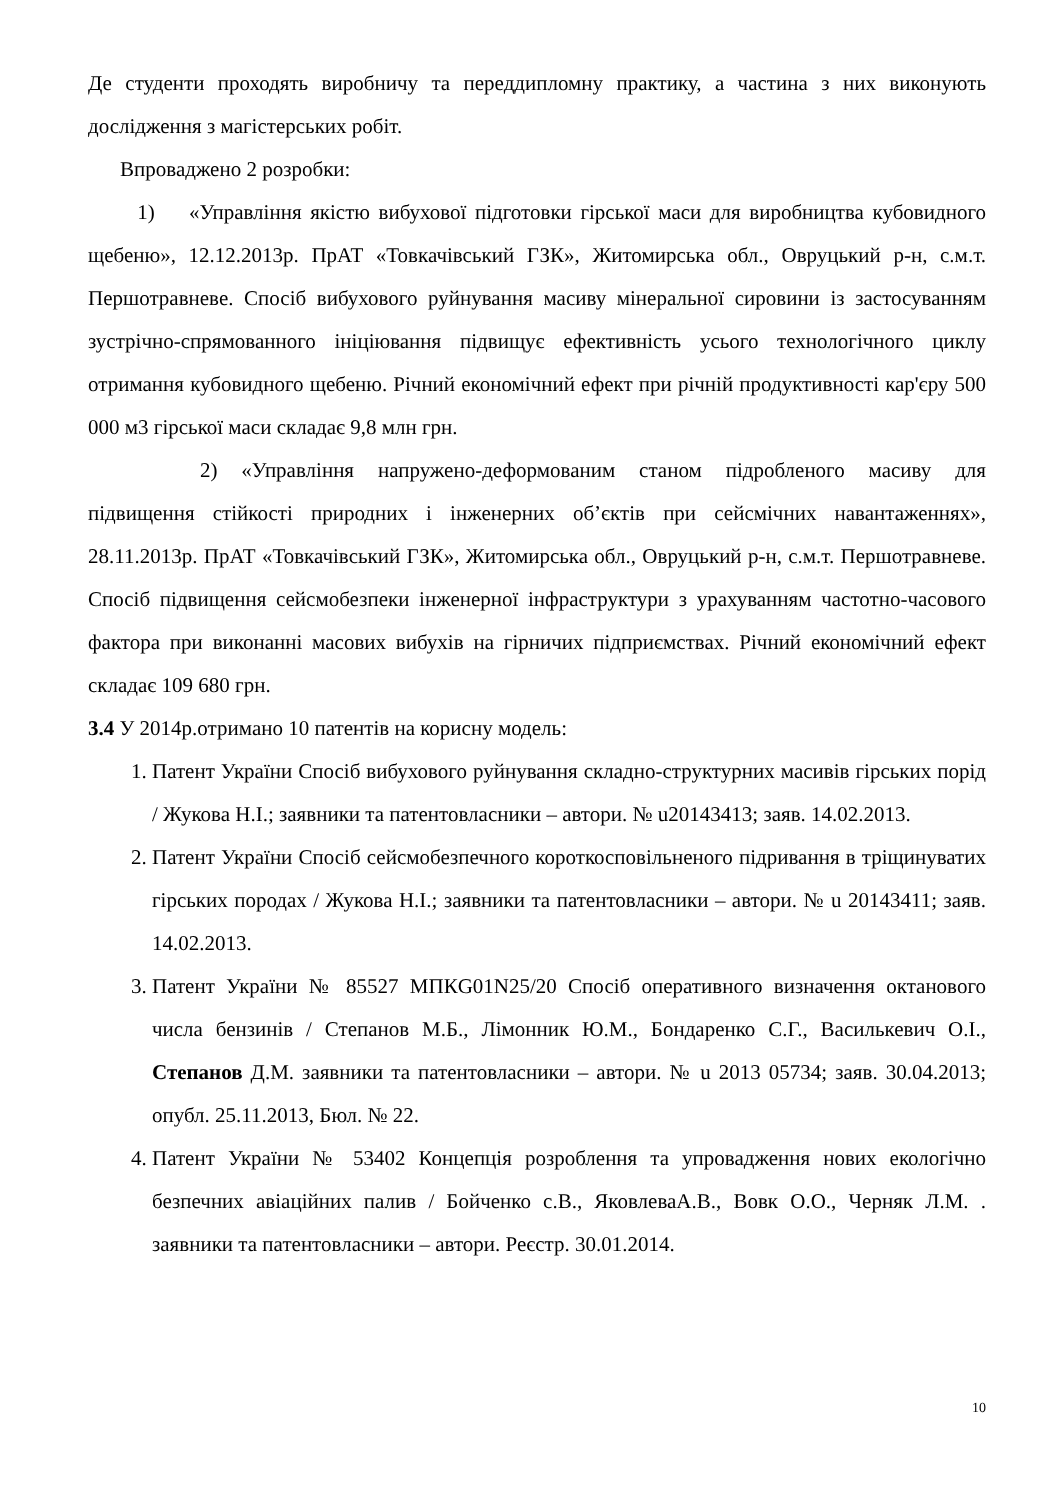Де студенти проходять виробничу та переддипломну практику, а частина з них виконують дослідження з магістерських робіт.
Впроваджено 2 розробки:
1) «Управління якістю вибухової підготовки гірської маси для виробництва кубовидного щебеню», 12.12.2013р. ПрАТ «Товкачівський ГЗК», Житомирська обл., Овруцький р-н, с.м.т. Першотравневе. Спосіб вибухового руйнування масиву мінеральної сировини із застосуванням зустрічно-спрямованного ініціювання підвищує ефективність усього технологічного циклу отримання кубовидного щебеню. Річний економічний ефект при річній продуктивності кар'єру 500 000 м3 гірської маси складає 9,8 млн грн.
2) «Управління напружено-деформованим станом підробленого масиву для підвищення стійкості природних і інженерних об’єктів при сейсмічних навантаженнях», 28.11.2013р. ПрАТ «Товкачівський ГЗК», Житомирська обл., Овруцький р-н, с.м.т. Першотравневе. Спосіб підвищення сейсмобезпеки інженерної інфраструктури з урахуванням частотно-часового фактора при виконанні масових вибухів на гірничих підприємствах. Річний економічний ефект складає 109 680 грн.
3.4 У 2014р.отримано 10 патентів на корисну модель:
1. Патент України Спосіб вибухового руйнування складно-структурних масивів гірських порід / Жукова Н.І.; заявники та патентовласники – автори. № u20143413; заяв. 14.02.2013.
2. Патент України Спосіб сейсмобезпечного короткосповільненого підривання в тріщинуватих гірських породах / Жукова Н.І.; заявники та патентовласники – автори. № u 20143411; заяв. 14.02.2013.
3. Патент України № 85527 МПКG01N25/20 Спосіб оперативного визначення октанового числа бензинів / Степанов М.Б., Лімонник Ю.М., Бондаренко С.Г., Василькевич О.І., Степанов Д.М. заявники та патентовласники – автори. № u 2013 05734; заяв. 30.04.2013; опубл. 25.11.2013, Бюл. № 22.
4. Патент України № 53402 Концепція розроблення та упровадження нових екологічно безпечних авіаційних палив / Бойченко с.В., ЯковлеваА.В., Вовк О.О., Черняк Л.М. . заявники та патентовласники – автори. Реєстр. 30.01.2014.
10